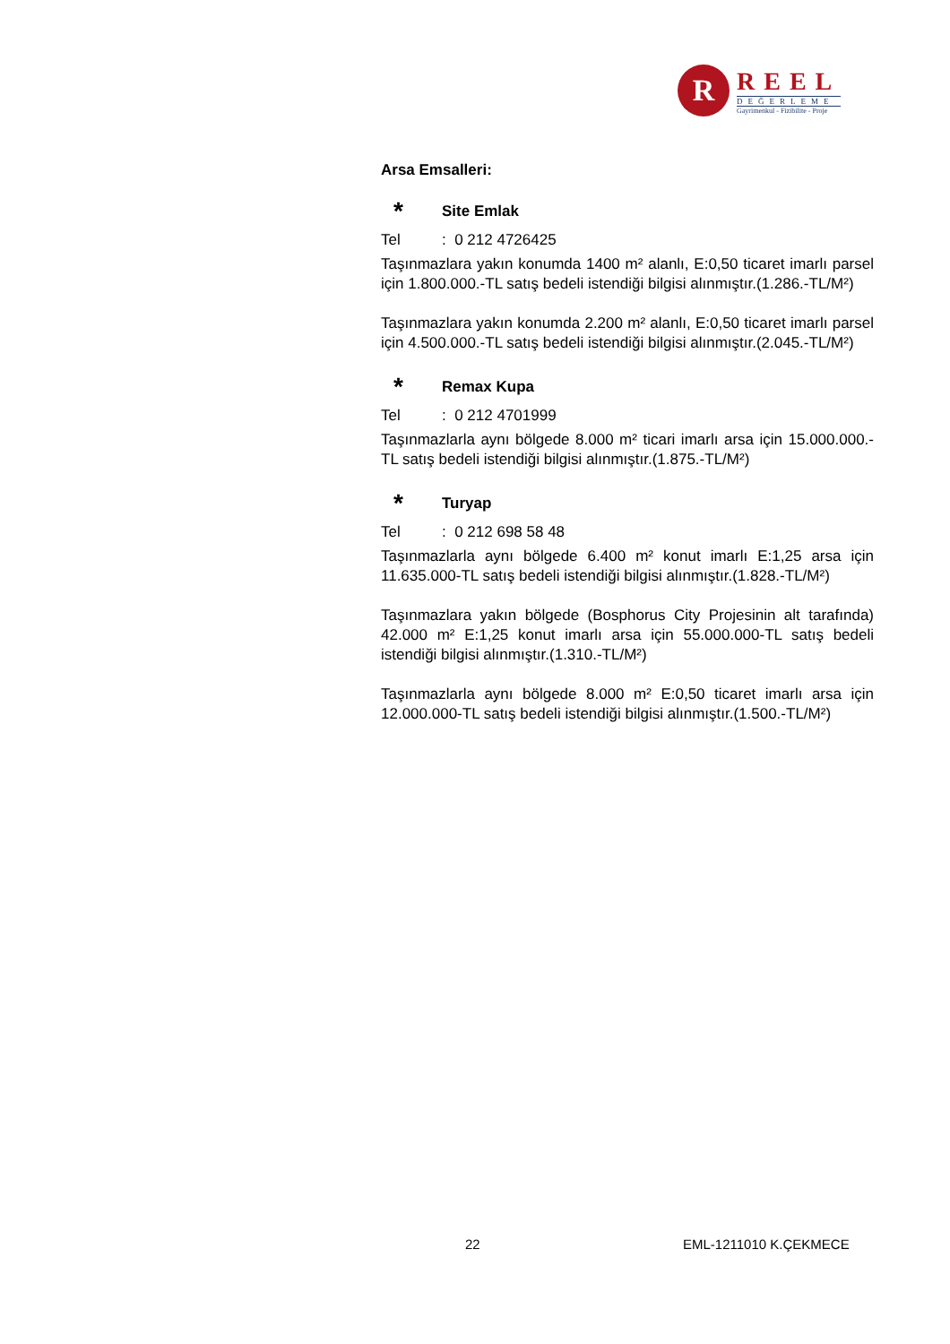R
REEL
DEĞERLEME
Gayrimenkul - Fizibilite - Proje
Arsa Emsalleri:
* Site Emlak
Tel: 0 212 4726425
Taşınmazlara yakın konumda 1400 m² alanlı, E:0,50 ticaret imarlı parsel için 1.800.000.-TL satış bedeli istendiği bilgisi alınmıştır.(1.286.-TL/M²)
Taşınmazlara yakın konumda 2.200 m² alanlı, E:0,50 ticaret imarlı parsel için 4.500.000.-TL satış bedeli istendiği bilgisi alınmıştır.(2.045.-TL/M²)
* Remax Kupa
Tel: 0 212 4701999
Taşınmazlarla aynı bölgede 8.000 m² ticari imarlı arsa için 15.000.000.-TL satış bedeli istendiği bilgisi alınmıştır.(1.875.-TL/M²)
* Turyap
Tel: 0 212 698 58 48
Taşınmazlarla aynı bölgede 6.400 m² konut imarlı E:1,25 arsa için 11.635.000-TL satış bedeli istendiği bilgisi alınmıştır.(1.828.-TL/M²)
Taşınmazlara yakın bölgede (Bosphorus City Projesinin alt tarafında) 42.000 m² E:1,25 konut imarlı arsa için 55.000.000-TL satış bedeli istendiği bilgisi alınmıştır.(1.310.-TL/M²)
Taşınmazlarla aynı bölgede 8.000 m² E:0,50 ticaret imarlı arsa için 12.000.000-TL satış bedeli istendiği bilgisi alınmıştır.(1.500.-TL/M²)
22 EML-1211010 K.ÇEKMECE